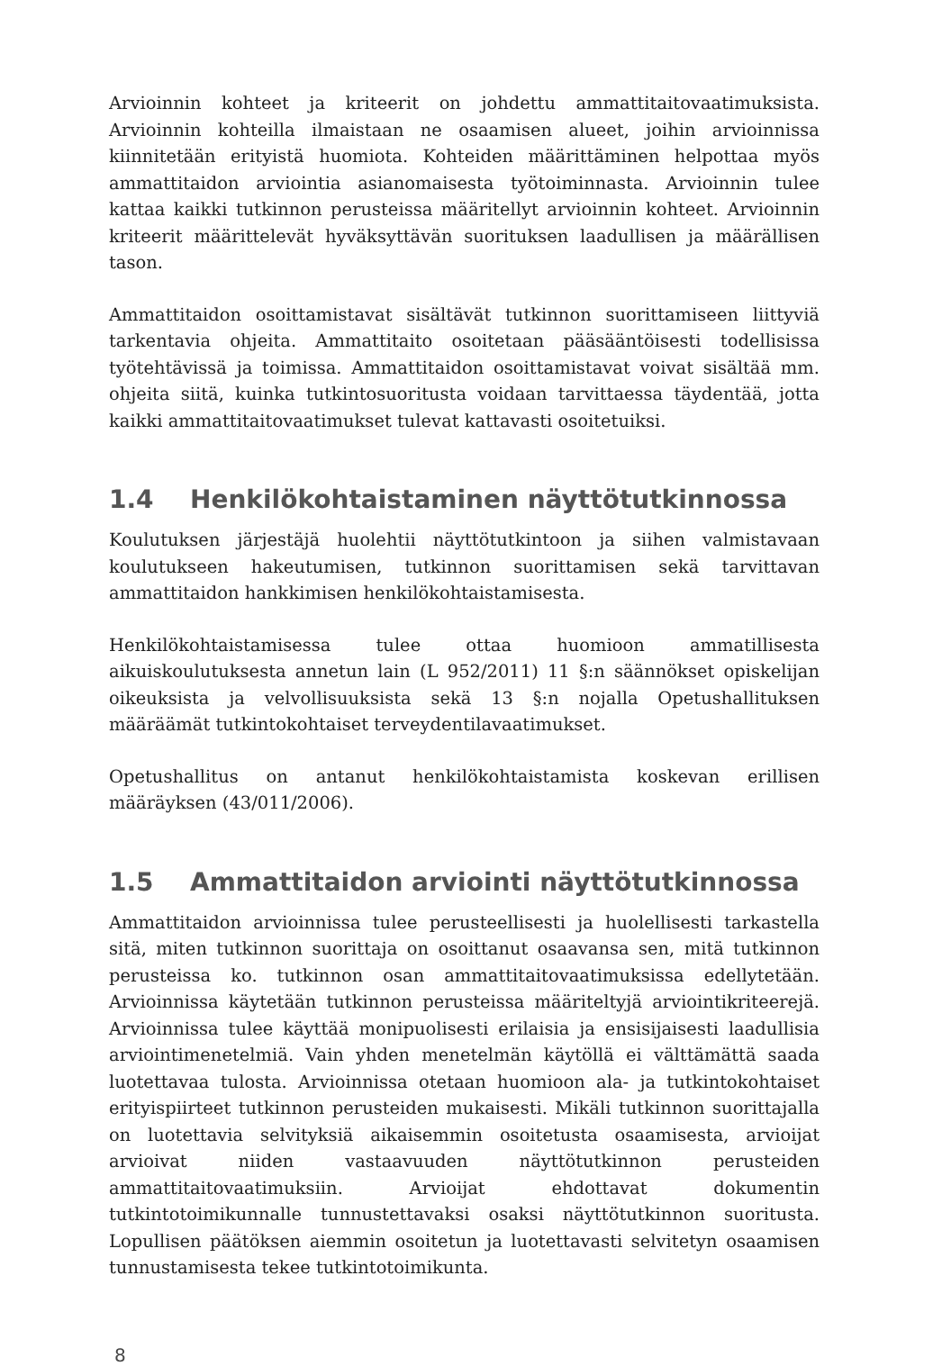Arvioinnin kohteet ja kriteerit on johdettu ammattitaitovaatimuksista. Arvioinnin kohteilla ilmaistaan ne osaamisen alueet, joihin arvioinnissa kiinnitetään erityistä huomiota. Kohteiden määrittäminen helpottaa myös ammattitaidon arviointia asianomaisesta työtoiminnasta. Arvioinnin tulee kattaa kaikki tutkinnon perusteissa määritellyt arvioinnin kohteet. Arvioinnin kriteerit määrittelevät hyväksyttävän suorituksen laadullisen ja määrällisen tason.
Ammattitaidon osoittamistavat sisältävät tutkinnon suorittamiseen liittyviä tarkentavia ohjeita. Ammattitaito osoitetaan pääsääntöisesti todellisissa työtehtävissä ja toimissa. Ammattitaidon osoittamistavat voivat sisältää mm. ohjeita siitä, kuinka tutkintosuoritusta voidaan tarvittaessa täydentää, jotta kaikki ammattitaitovaatimukset tulevat kattavasti osoitetuiksi.
1.4 Henkilökohtaistaminen näyttötutkinnossa
Koulutuksen järjestäjä huolehtii näyttötutkintoon ja siihen valmistavaan koulutukseen hakeutumisen, tutkinnon suorittamisen sekä tarvittavan ammattitaidon hankkimisen henkilökohtaistamisesta.
Henkilökohtaistamisessa tulee ottaa huomioon ammatillisesta aikuiskoulutuksesta annetun lain (L 952/2011) 11 §:n säännökset opiskelijan oikeuksista ja velvollisuuksista sekä 13 §:n nojalla Opetushallituksen määräämät tutkintokohtaiset terveydentilavaatimukset.
Opetushallitus on antanut henkilökohtaistamista koskevan erillisen määräyksen (43/011/2006).
1.5 Ammattitaidon arviointi näyttötutkinnossa
Ammattitaidon arvioinnissa tulee perusteellisesti ja huolellisesti tarkastella sitä, miten tutkinnon suorittaja on osoittanut osaavansa sen, mitä tutkinnon perusteissa ko. tutkinnon osan ammattitaitovaatimuksissa edellytetään. Arvioinnissa käytetään tutkinnon perusteissa määriteltyjä arviointikriteerejä. Arvioinnissa tulee käyttää monipuolisesti erilaisia ja ensisijaisesti laadullisia arviointimenetelmiä. Vain yhden menetelmän käytöllä ei välttämättä saada luotettavaa tulosta. Arvioinnissa otetaan huomioon ala- ja tutkintokohtaiset erityispiirteet tutkinnon perusteiden mukaisesti. Mikäli tutkinnon suorittajalla on luotettavia selvityksiä aikaisemmin osoitetusta osaamisesta, arvioijat arvioivat niiden vastaavuuden näyttötutkinnon perusteiden ammattitaitovaatimuksiin. Arvioijat ehdottavat dokumentin tutkintotoimikunnalle tunnustettavaksi osaksi näyttötutkinnon suoritusta. Lopullisen päätöksen aiemmin osoitetun ja luotettavasti selvitetyn osaamisen tunnustamisesta tekee tutkintotoimikunta.
8